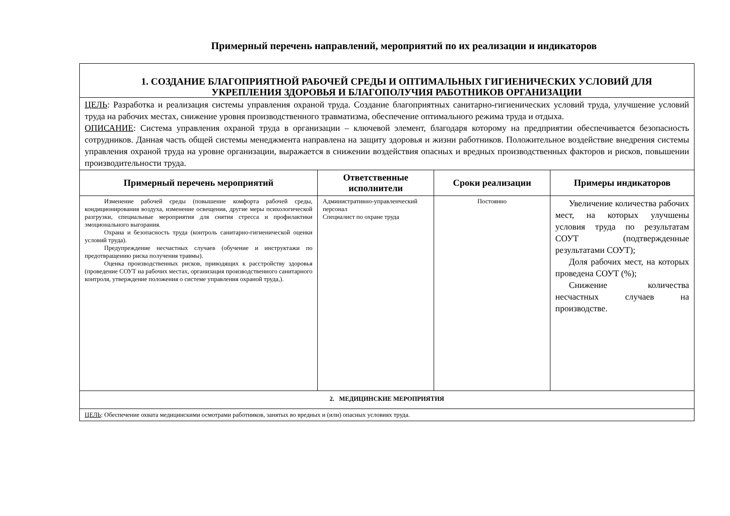Примерный перечень направлений, мероприятий по их реализации и индикаторов
| 1. СОЗДАНИЕ БЛАГОПРИЯТНОЙ РАБОЧЕЙ СРЕДЫ И ОПТИМАЛЬНЫХ ГИГИЕНИЧЕСКИХ УСЛОВИЙ ДЛЯ УКРЕПЛЕНИЯ ЗДОРОВЬЯ И БЛАГОПОЛУЧИЯ РАБОТНИКОВ ОРГАНИЗАЦИИ | | | |
| ЦЕЛЬ : Разработка и реализация системы управления охраной труда. Создание благоприятных санитарно-гигиенических условий труда, улучшение условий труда на рабочих местах, снижение уровня производственного травматизма, обеспечение оптимального режима труда и отдыха. ОПИСАНИЕ : Система управления охраной труда в организации – ключевой элемент, благодаря которому на предприятии обеспечивается безопасность сотрудников. Данная часть общей системы менеджмента направлена на защиту здоровья и жизни работников. Положительное воздействие внедрения системы управления охраной труда на уровне организации, выражается в снижении воздействия опасных и вредных производственных факторов и рисков, повышении производительности труда. | | | |
| Примерный перечень мероприятий | Ответственные исполнители | Сроки реализации | Примеры индикаторов |
| Изменение рабочей среды (повышение комфорта рабочей среды, кондиционирования воздуха, изменение освещения, другие меры психологической разгрузки, специальные мероприятия для снятия стресса и профилактики эмоционального выгорания. Охрана и безопасность труда (контроль санитарно-гигиенической оценки условий труда). Предупреждение несчастных случаев (обучение и инструктажи по предотвращению риска получения травмы). Оценка производственных рисков, приводящих к расстройству здоровья (проведение СОУТ на рабочих местах, организация производственного санитарного контроля, утверждение положения о системе управления охраной труда,). | Административно-управленческий персонал Специалист по охране труда | Постоянно | Увеличение количества рабочих мест, на которых улучшены условия труда по результатам СОУТ (подтвержденные результатами СОУТ); Доля рабочих мест, на которых проведена СОУТ (%); Снижение количества несчастных случаев на производстве. |
| 2. МЕДИЦИНСКИЕ МЕРОПРИЯТИЯ | | | |
| ЦЕЛЬ : Обеспечение охвата медицинскими осмотрами работников, занятых во вредных и (или) опасных условиях труда. | | | |